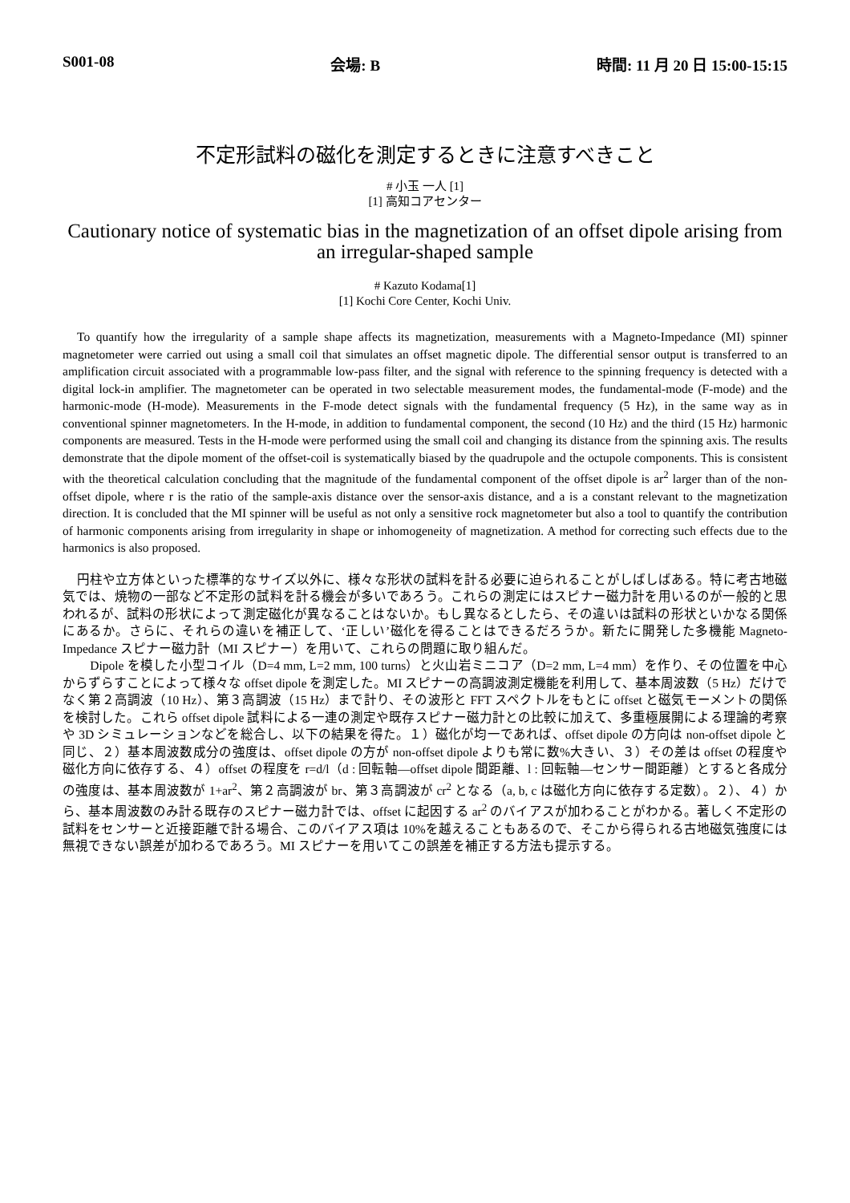S001-08 会場: B 時間: 11 月 20 日 15:00-15:15
不定形試料の磁化を測定するときに注意すべきこと
# 小玉 一人 [1]
[1] 高知コアセンター
Cautionary notice of systematic bias in the magnetization of an offset dipole arising from an irregular-shaped sample
# Kazuto Kodama[1]
[1] Kochi Core Center, Kochi Univ.
To quantify how the irregularity of a sample shape affects its magnetization, measurements with a Magneto-Impedance (MI) spinner magnetometer were carried out using a small coil that simulates an offset magnetic dipole. The differential sensor output is transferred to an amplification circuit associated with a programmable low-pass filter, and the signal with reference to the spinning frequency is detected with a digital lock-in amplifier. The magnetometer can be operated in two selectable measurement modes, the fundamental-mode (F-mode) and the harmonic-mode (H-mode). Measurements in the F-mode detect signals with the fundamental frequency (5 Hz), in the same way as in conventional spinner magnetometers. In the H-mode, in addition to fundamental component, the second (10 Hz) and the third (15 Hz) harmonic components are measured. Tests in the H-mode were performed using the small coil and changing its distance from the spinning axis. The results demonstrate that the dipole moment of the offset-coil is systematically biased by the quadrupole and the octupole components. This is consistent with the theoretical calculation concluding that the magnitude of the fundamental component of the offset dipole is ar<sup>2</sup> larger than of the non-offset dipole, where r is the ratio of the sample-axis distance over the sensor-axis distance, and a is a constant relevant to the magnetization direction. It is concluded that the MI spinner will be useful as not only a sensitive rock magnetometer but also a tool to quantify the contribution of harmonic components arising from irregularity in shape or inhomogeneity of magnetization. A method for correcting such effects due to the harmonics is also proposed.
円柱や立方体といった標準的なサイズ以外に、様々な形状の試料を計る必要に迫られることがしばしばある。特に考古地磁気では、焼物の一部など不定形の試料を計る機会が多いであろう。これらの測定にはスピナー磁力計を用いるのが一般的と思われるが、試料の形状によって測定磁化が異なることはないか。もし異なるとしたら、その違いは試料の形状といかなる関係にあるか。さらに、それらの違いを補正して、‘正しい’磁化を得ることはできるだろうか。新たに開発した多機能 Magneto-Impedance スピナー磁力計（MI スピナー）を用いて、これらの問題に取り組んだ。
　Dipole を模した小型コイル（D=4 mm, L=2 mm, 100 turns）と火山岩ミニコア（D=2 mm, L=4 mm）を作り、その位置を中心からずらすことによって様々な offset dipole を測定した。MI スピナーの高調波測定機能を利用して、基本周波数（5 Hz）だけでなく第２高調波（10 Hz）、第３高調波（15 Hz）まで計り、その波形と FFT スペクトルをもとに offset と磁気モーメントの関係を検討した。これら offset dipole 試料による一連の測定や既存スピナー磁力計との比較に加えて、多重極展開による理論的考察や 3D シミュレーションなどを総合し、以下の結果を得た。１）磁化が均一であれば、offset dipole の方向は non-offset dipole と同じ、２）基本周波数成分の強度は、offset dipole の方が non-offset dipole よりも常に数%大きい、３）その差は offset の程度や磁化方向に依存する、４）offset の程度を r=d/l（d : 回転軸—offset dipole 間距離、l : 回転軸—センサー間距離）とすると各成分の強度は、基本周波数が 1+ar<sup>2</sup>、第２高調波が br、第３高調波が cr<sup>2</sup> となる（a, b, c は磁化方向に依存する定数）。２）、４）から、基本周波数のみ計る既存のスピナー磁力計では、offset に起因する ar<sup>2</sup> のバイアスが加わることがわかる。著しく不定形の試料をセンサーと近接距離で計る場合、このバイアス項は 10%を越えることもあるので、そこから得られる古地磁気強度には無視できない誤差が加わるであろう。MI スピナーを用いてこの誤差を補正する方法も提示する。